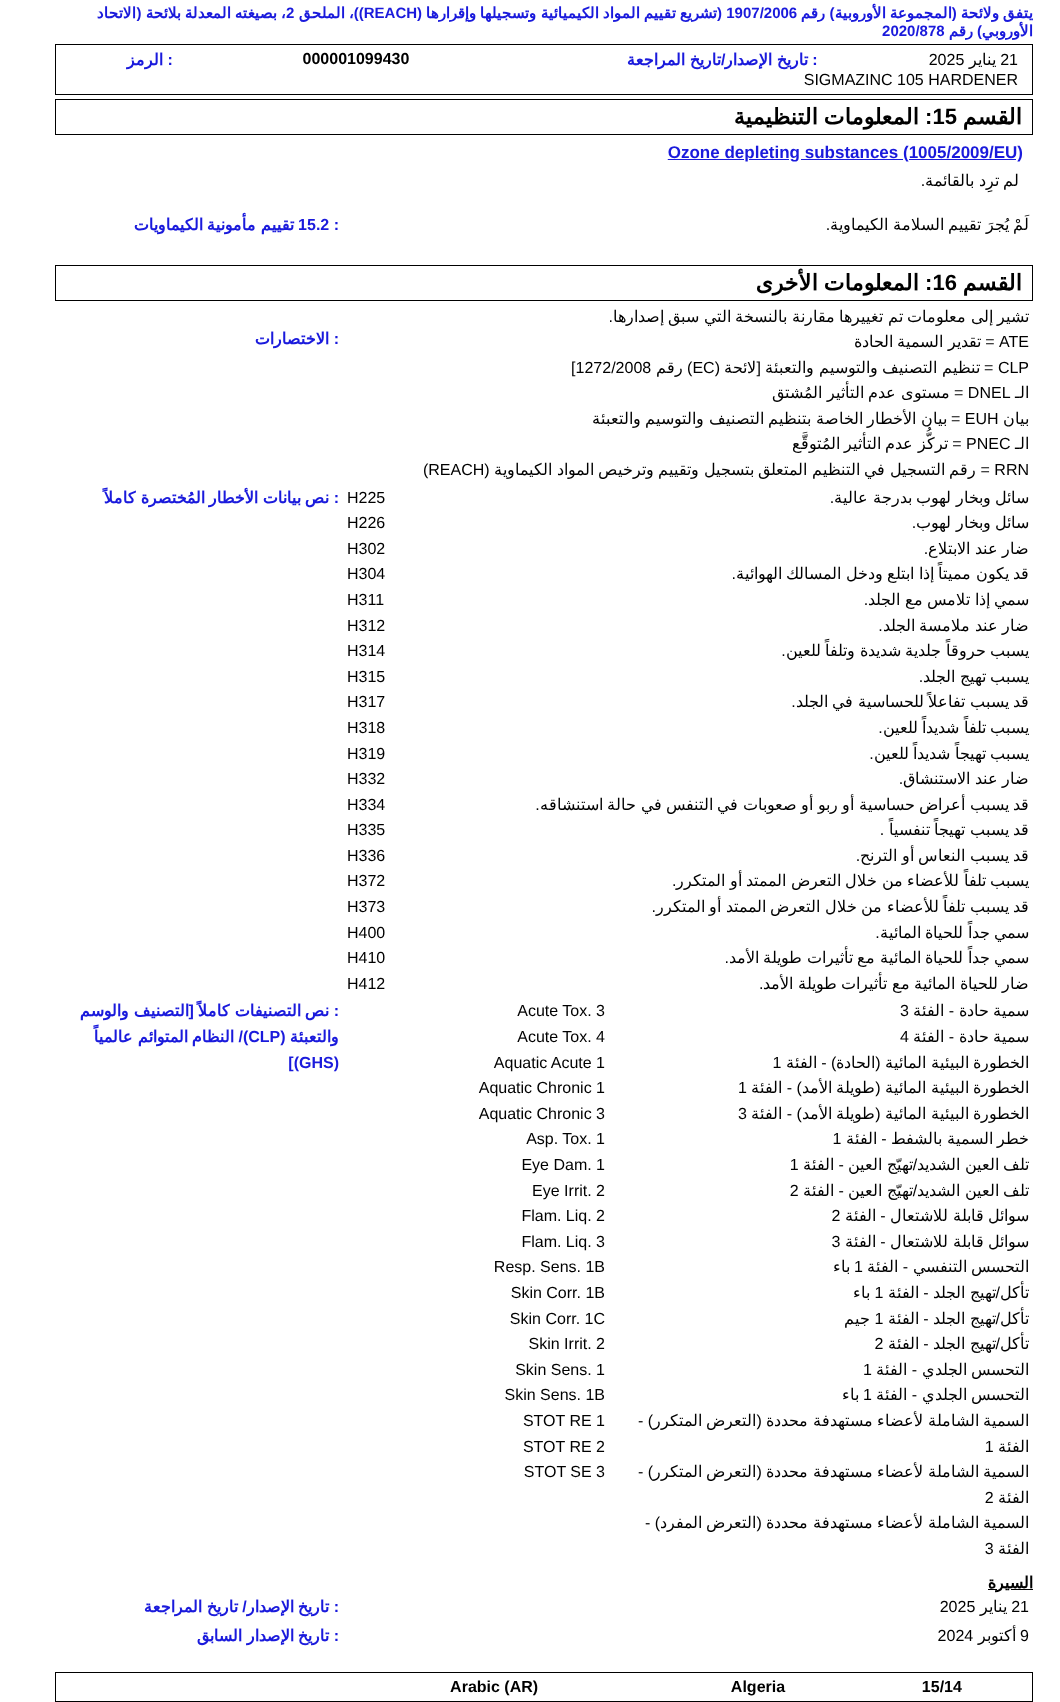يتفق ولائحة (المجموعة الأوروبية) رقم 1907/2006 (تشريع تقييم المواد الكيميائية وتسجيلها وإقرارها (REACH))، الملحق 2، بصيغته المعدلة بلائحة (الاتحاد الأوروبي) رقم 2020/878
| 21 يناير 2025 | : تاريخ الإصدار/تاريخ المراجعة | 000001099430 | : الرمز |
| SIGMAZINC 105 HARDENER | | | |
القسم 15: المعلومات التنظيمية
Ozone depleting substances (1005/2009/EU)
لم ترِد بالقائمة.
| لَمْ يُجرَ تقييم السلامة الكيماوية. | : 15.2 تقييم مأمونية الكيماويات |
القسم 16: المعلومات الأخرى
تشير إلى معلومات تم تغييرها مقارنة بالنسخة التي سبق إصدارها.
| ATE = تقدير السمية الحادة CLP = تنظيم التصنيف والتوسيم والتعبئة [لائحة (EC) رقم 1272/2008] الـ DNEL = مستوى عدم التأثير المُشتق بيان EUH = بيان الأخطار الخاصة بتنظيم التصنيف والتوسيم والتعبئة الـ PNEC = تركُّز عدم التأثير المُتوقَّع RRN = رقم التسجيل في التنظيم المتعلق بتسجيل وتقييم وترخيص المواد الكيماوية (REACH) | : الاختصارات |
| سائل وبخار لهوب بدرجة عالية. سائل وبخار لهوب. ضار عند الابتلاع. قد يكون مميتاً إذا ابتلع ودخل المسالك الهوائية. سمي إذا تلامس مع الجلد. ضار عند ملامسة الجلد. يسبب حروقاً جلدية شديدة وتلفاً للعين. يسبب تهيج الجلد. قد يسبب تفاعلاً للحساسية في الجلد. يسبب تلفاً شديداً للعين. يسبب تهيجاً شديداً للعين. ضار عند الاستنشاق. قد يسبب أعراض حساسية أو ربو أو صعوبات في التنفس في حالة استنشاقه. قد يسبب تهيجاً تنفسياً . قد يسبب النعاس أو الترنح. يسبب تلفاً للأعضاء من خلال التعرض الممتد أو المتكرر. قد يسبب تلفاً للأعضاء من خلال التعرض الممتد أو المتكرر. سمي جداً للحياة المائية. سمي جداً للحياة المائية مع تأثيرات طويلة الأمد. ضار للحياة المائية مع تأثيرات طويلة الأمد. | H225 H226 H302 H304 H311 H312 H314 H315 H317 H318 H319 H332 H334 H335 H336 H372 H373 H400 H410 H412 | : نص بيانات الأخطار المُختصرة كاملاً |
| سمية حادة - الفئة 3 سمية حادة - الفئة 4 الخطورة البيئية المائية (الحادة) - الفئة 1 الخطورة البيئية المائية (طويلة الأمد) - الفئة 1 الخطورة البيئية المائية (طويلة الأمد) - الفئة 3 خطر السمية بالشفط - الفئة 1 تلف العين الشديد/تهيّج العين - الفئة 1 تلف العين الشديد/تهيّج العين - الفئة 2 سوائل قابلة للاشتعال - الفئة 2 سوائل قابلة للاشتعال - الفئة 3 التحسس التنفسي - الفئة 1 باء تأكل/تهيج الجلد - الفئة 1 باء تأكل/تهيج الجلد - الفئة 1 جيم تأكل/تهيج الجلد - الفئة 2 التحسس الجلدي - الفئة 1 التحسس الجلدي - الفئة 1 باء السمية الشاملة لأعضاء مستهدفة محددة (التعرض المتكرر) - الفئة 1 السمية الشاملة لأعضاء مستهدفة محددة (التعرض المتكرر) - الفئة 2 السمية الشاملة لأعضاء مستهدفة محددة (التعرض المفرد) - الفئة 3 | Acute Tox. 3 Acute Tox. 4 Aquatic Acute 1 Aquatic Chronic 1 Aquatic Chronic 3 Asp. Tox. 1 Eye Dam. 1 Eye Irrit. 2 Flam. Liq. 2 Flam. Liq. 3 Resp. Sens. 1B Skin Corr. 1B Skin Corr. 1C Skin Irrit. 2 Skin Sens. 1 Skin Sens. 1B STOT RE 1 STOT RE 2 STOT SE 3 | | : نص التصنيفات كاملاً [التصنيف والوسم والتعبئة (CLP)/ النظام المتوائم عالمياً (GHS)] |
السيرة
| 21 يناير 2025 | : تاريخ الإصدار/ تاريخ المراجعة |
| 9 أكتوبر 2024 | : تاريخ الإصدار السابق |
| 15/14 | Algeria | Arabic (AR) | |